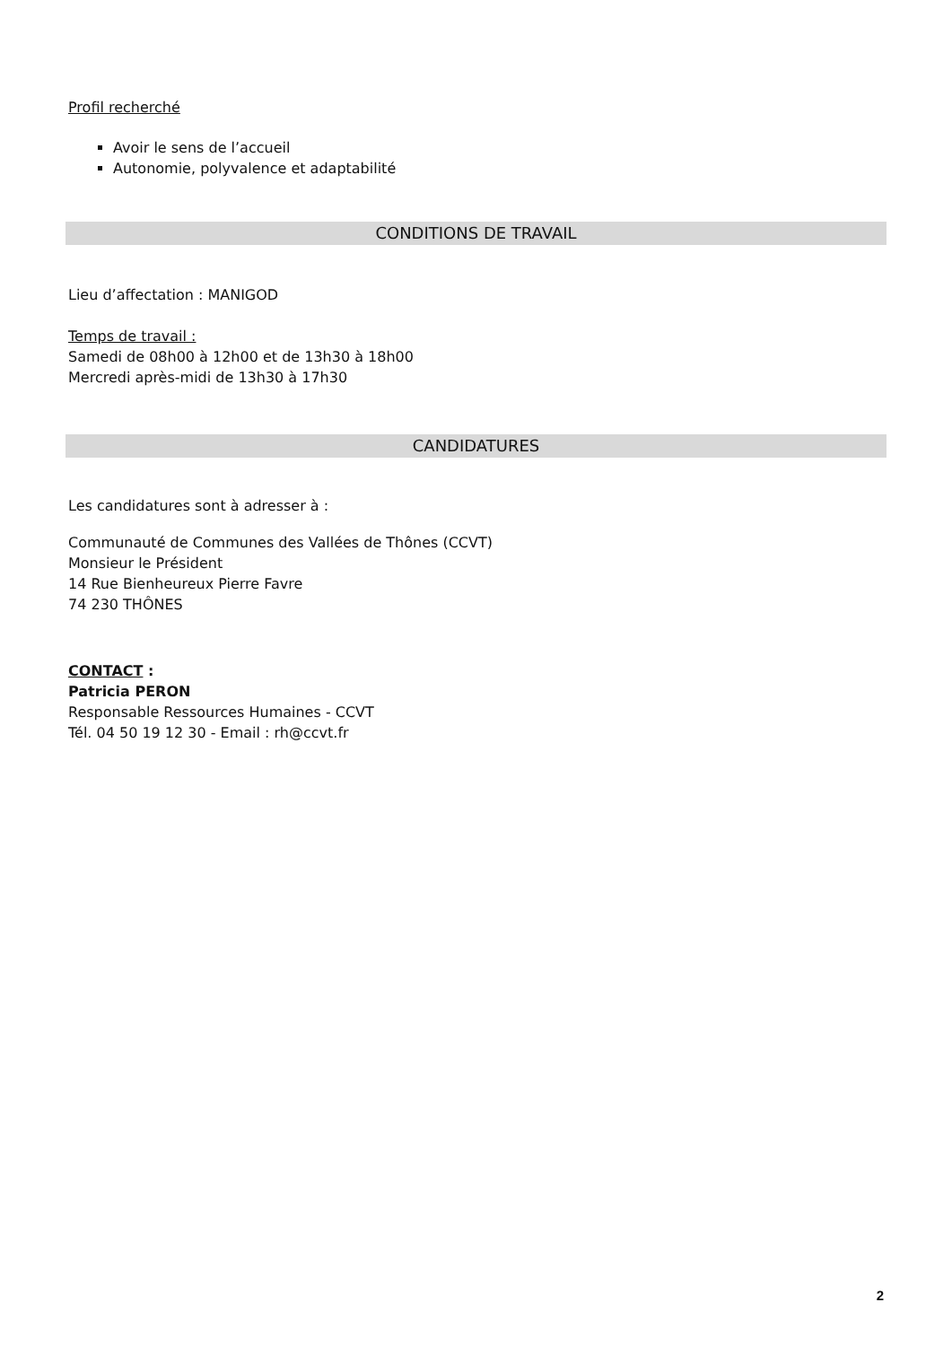Profil recherché
Avoir le sens de l’accueil
Autonomie, polyvalence et adaptabilité
CONDITIONS DE TRAVAIL
Lieu d’affectation : MANIGOD
Temps de travail :
Samedi de 08h00 à 12h00 et de 13h30 à 18h00
Mercredi après-midi de 13h30 à 17h30
CANDIDATURES
Les candidatures sont à adresser à :
Communauté de Communes des Vallées de Thônes (CCVT)
Monsieur le Président
14 Rue Bienheureux Pierre Favre
74 230 THÔNES
CONTACT :
Patricia PERON
Responsable Ressources Humaines - CCVT
Tél. 04 50 19 12 30 - Email : rh@ccvt.fr
2